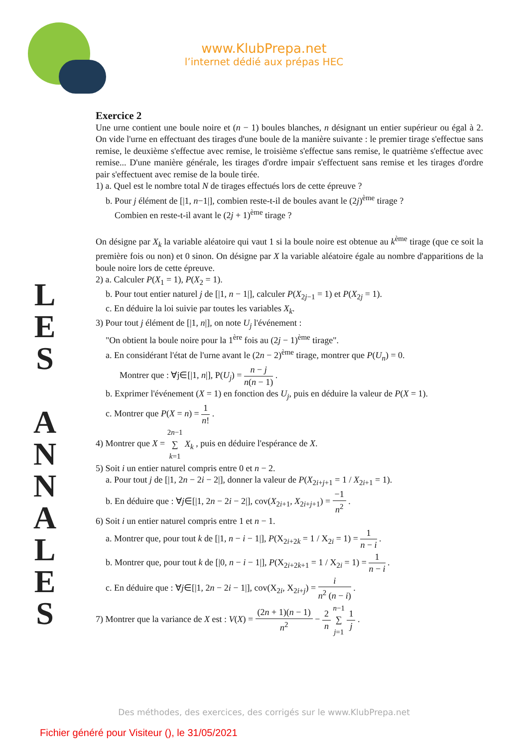www.KlubPrepa.net
l’internet dédié aux prépas HEC
L
E
S
A
N
N
A
L
E
S
Exercice 2
Une urne contient une boule noire et (n − 1) boules blanches, n désignant un entier supérieur ou égal à 2. On vide l'urne en effectuant des tirages d'une boule de la manière suivante : le premier tirage s'effectue sans remise, le deuxième s'effectue avec remise, le troisième s'effectue sans remise, le quatrième s'effectue avec remise... D'une manière générale, les tirages d'ordre impair s'effectuent sans remise et les tirages d'ordre pair s'effectuent avec remise de la boule tirée.
1) a. Quel est le nombre total N de tirages effectués lors de cette épreuve ?
b. Pour j élément de [|1, n−1|], combien reste-t-il de boules avant le (2j)<sup>ème</sup> tirage ?
Combien en reste-t-il avant le (2j + 1)<sup>ème</sup> tirage ?
On désigne par X<sub>k</sub> la variable aléatoire qui vaut 1 si la boule noire est obtenue au k<sup>ème</sup> tirage (que ce soit la première fois ou non) et 0 sinon. On désigne par X la variable aléatoire égale au nombre d'apparitions de la boule noire lors de cette épreuve.
2) a. Calculer P(X<sub>1</sub> = 1), P(X<sub>2</sub> = 1).
b. Pour tout entier naturel j de [|1, n − 1|], calculer P(X<sub>2j−1</sub> = 1) et P(X<sub>2j</sub> = 1).
c. En déduire la loi suivie par toutes les variables X<sub>k</sub>.
3) Pour tout j élément de [|1, n|], on note U<sub>j</sub> l'événement :
"On obtient la boule noire pour la 1<sup>ère</sup> fois au (2j − 1)<sup>ème</sup> tirage".
a. En considérant l'état de l'urne avant le (2n − 2)<sup>ème</sup> tirage, montrer que P(U<sub>n</sub>) = 0.
Montrer que : ∀j∈[|1, n|], P(U<sub>j</sub>) = n − j n(n − 1) .
b. Exprimer l'événement (X = 1) en fonction des U<sub>j</sub>, puis en déduire la valeur de P(X = 1).
c. Montrer que P(X = n) = 1 n! .
4) Montrer que X = 2n−1
∑
k=1 X<sub>k</sub> , puis en déduire l'espérance de X.
5) Soit i un entier naturel compris entre 0 et n − 2.
a. Pour tout j de [|1, 2n − 2i − 2|], donner la valeur de P(X<sub>2i+j+1</sub> = 1 / X<sub>2i+1</sub> = 1).
b. En déduire que : ∀j∈[|1, 2n − 2i − 2|], cov(X<sub>2i+1</sub>, X<sub>2i+j+1</sub>) = −1 n<sup>2</sup> .
6) Soit i un entier naturel compris entre 1 et n − 1.
a. Montrer que, pour tout k de [|1, n − i − 1|], P(X<sub>2i+2k</sub> = 1 / X<sub>2i</sub> = 1) = 1 n − i .
b. Montrer que, pour tout k de [|0, n − i − 1|], P(X<sub>2i+2k+1</sub> = 1 / X<sub>2i</sub> = 1) = 1 n − i .
c. En déduire que : ∀j∈[|1, 2n − 2i − 1|], cov(X<sub>2i</sub>, X<sub>2i+j</sub>) = i n<sup>2</sup> (n − i) .
7) Montrer que la variance de X est : V(X) = (2n + 1)(n − 1) n<sup>2</sup> − 2 n n−1
∑
j=1 1 j .
Des méthodes, des exercices, des corrigés sur le www.KlubPrepa.net
Fichier généré pour Visiteur (), le 31/05/2021